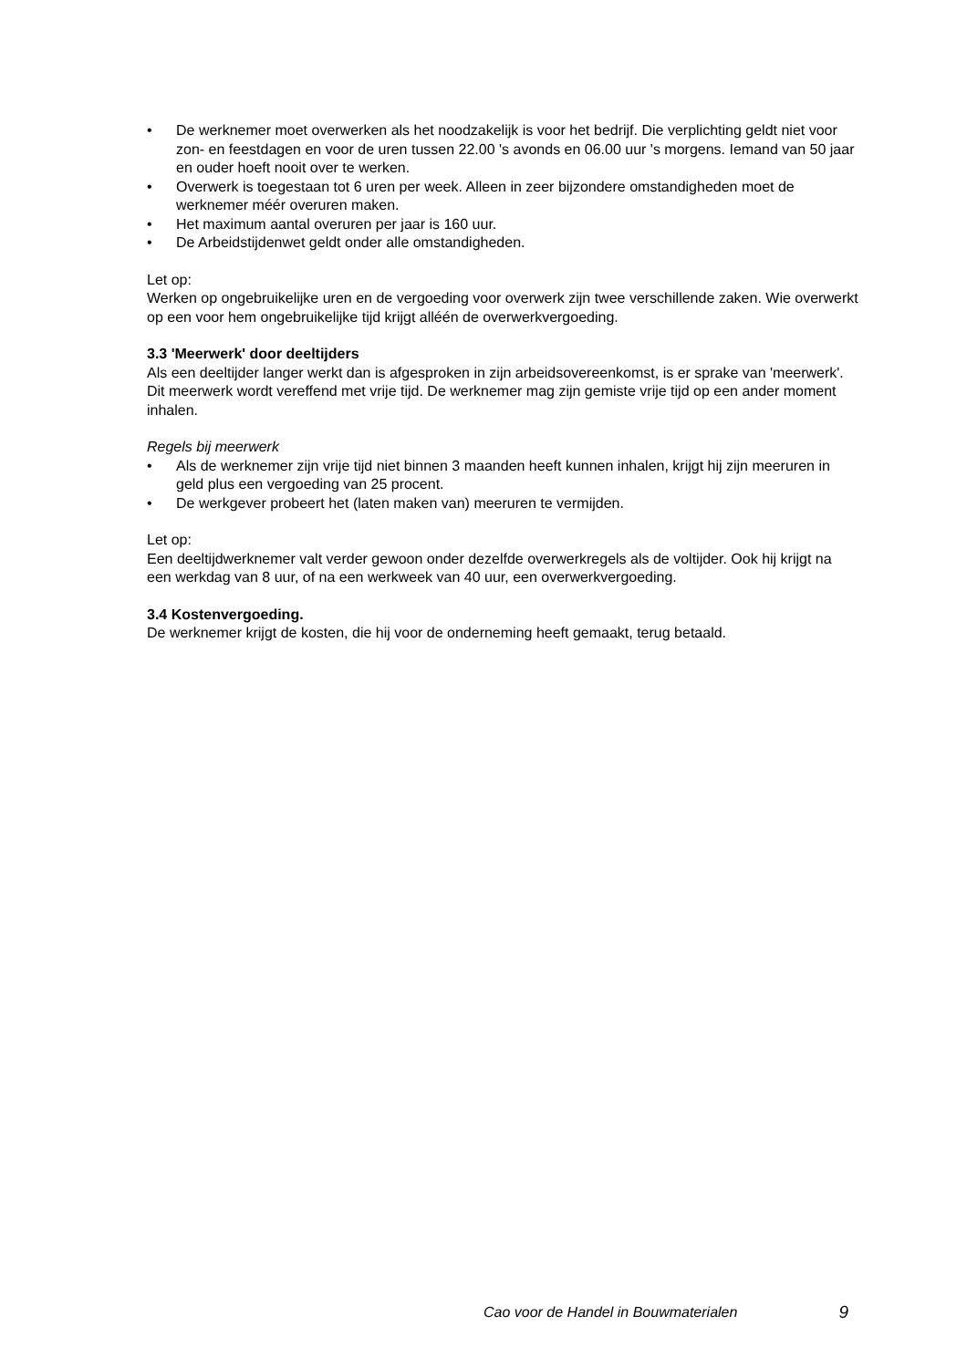• De werknemer moet overwerken als het noodzakelijk is voor het bedrijf. Die verplichting geldt niet voor zon- en feestdagen en voor de uren tussen 22.00 's avonds en 06.00 uur 's morgens. Iemand van 50 jaar en ouder hoeft nooit over te werken.
• Overwerk is toegestaan tot 6 uren per week. Alleen in zeer bijzondere omstandigheden moet de werknemer méér overuren maken.
• Het maximum aantal overuren per jaar is 160 uur.
• De Arbeidstijdenwet geldt onder alle omstandigheden.
Let op:
Werken op ongebruikelijke uren en de vergoeding voor overwerk zijn twee verschillende zaken. Wie overwerkt op een voor hem ongebruikelijke tijd krijgt alléén de overwerkvergoeding.
3.3 'Meerwerk' door deeltijders
Als een deeltijder langer werkt dan is afgesproken in zijn arbeidsovereenkomst, is er sprake van 'meerwerk'. Dit meerwerk wordt vereffend met vrije tijd. De werknemer mag zijn gemiste vrije tijd op een ander moment inhalen.
Regels bij meerwerk
• Als de werknemer zijn vrije tijd niet binnen 3 maanden heeft kunnen inhalen, krijgt hij zijn meeruren in geld plus een vergoeding van 25 procent.
• De werkgever probeert het (laten maken van) meeruren te vermijden.
Let op:
Een deeltijdwerknemer valt verder gewoon onder dezelfde overwerkregels als de voltijder. Ook hij krijgt na een werkdag van 8 uur, of na een werkweek van 40 uur, een overwerkvergoeding.
3.4 Kostenvergoeding.
De werknemer krijgt de kosten, die hij voor de onderneming heeft gemaakt, terug betaald.
Cao voor de Handel in Bouwmaterialen 9